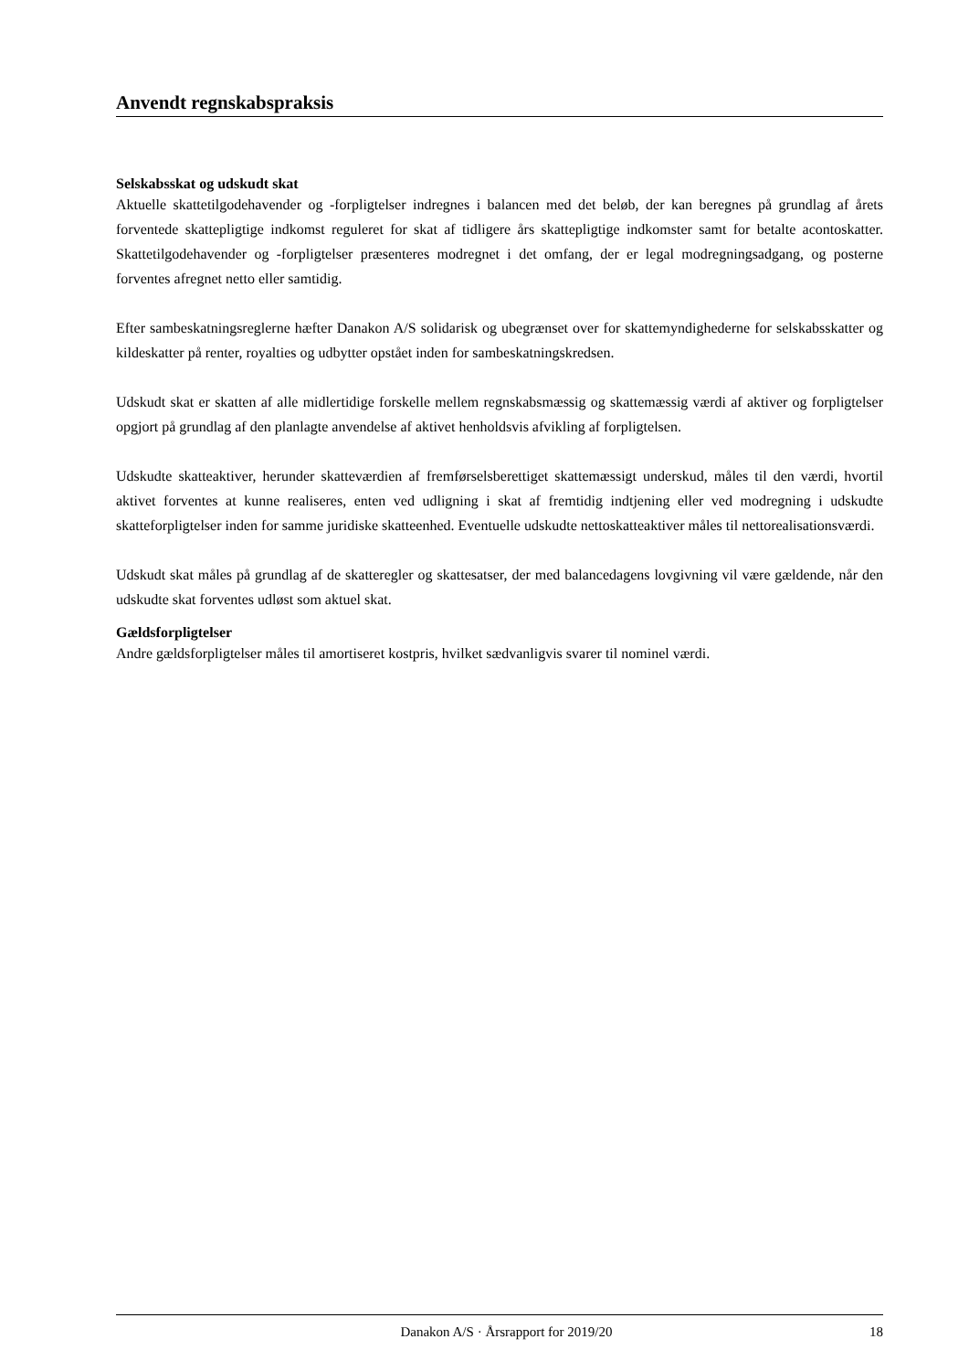Anvendt regnskabspraksis
Selskabsskat og udskudt skat
Aktuelle skattetilgodehavender og -forpligtelser indregnes i balancen med det beløb, der kan beregnes på grundlag af årets forventede skattepligtige indkomst reguleret for skat af tidligere års skattepligtige indkomster samt for betalte acontoskatter. Skattetilgodehavender og -forpligtelser præsenteres modregnet i det omfang, der er legal modregningsadgang, og posterne forventes afregnet netto eller samtidig.
Efter sambeskatningsreglerne hæfter Danakon A/S solidarisk og ubegrænset over for skattemyndighederne for selskabsskatter og kildeskatter på renter, royalties og udbytter opstået inden for sambeskatningskredsen.
Udskudt skat er skatten af alle midlertidige forskelle mellem regnskabsmæssig og skattemæssig værdi af aktiver og forpligtelser opgjort på grundlag af den planlagte anvendelse af aktivet henholdsvis afvikling af forpligtelsen.
Udskudte skatteaktiver, herunder skatteværdien af fremførselsberettiget skattemæssigt underskud, måles til den værdi, hvortil aktivet forventes at kunne realiseres, enten ved udligning i skat af fremtidig indtjening eller ved modregning i udskudte skatteforpligtelser inden for samme juridiske skatteenhed. Eventuelle udskudte nettoskatteaktiver måles til nettorealisationsværdi.
Udskudt skat måles på grundlag af de skatteregler og skattesatser, der med balancedagens lovgivning vil være gældende, når den udskudte skat forventes udløst som aktuel skat.
Gældsforpligtelser
Andre gældsforpligtelser måles til amortiseret kostpris, hvilket sædvanligvis svarer til nominel værdi.
Danakon A/S · Årsrapport for 2019/20 18